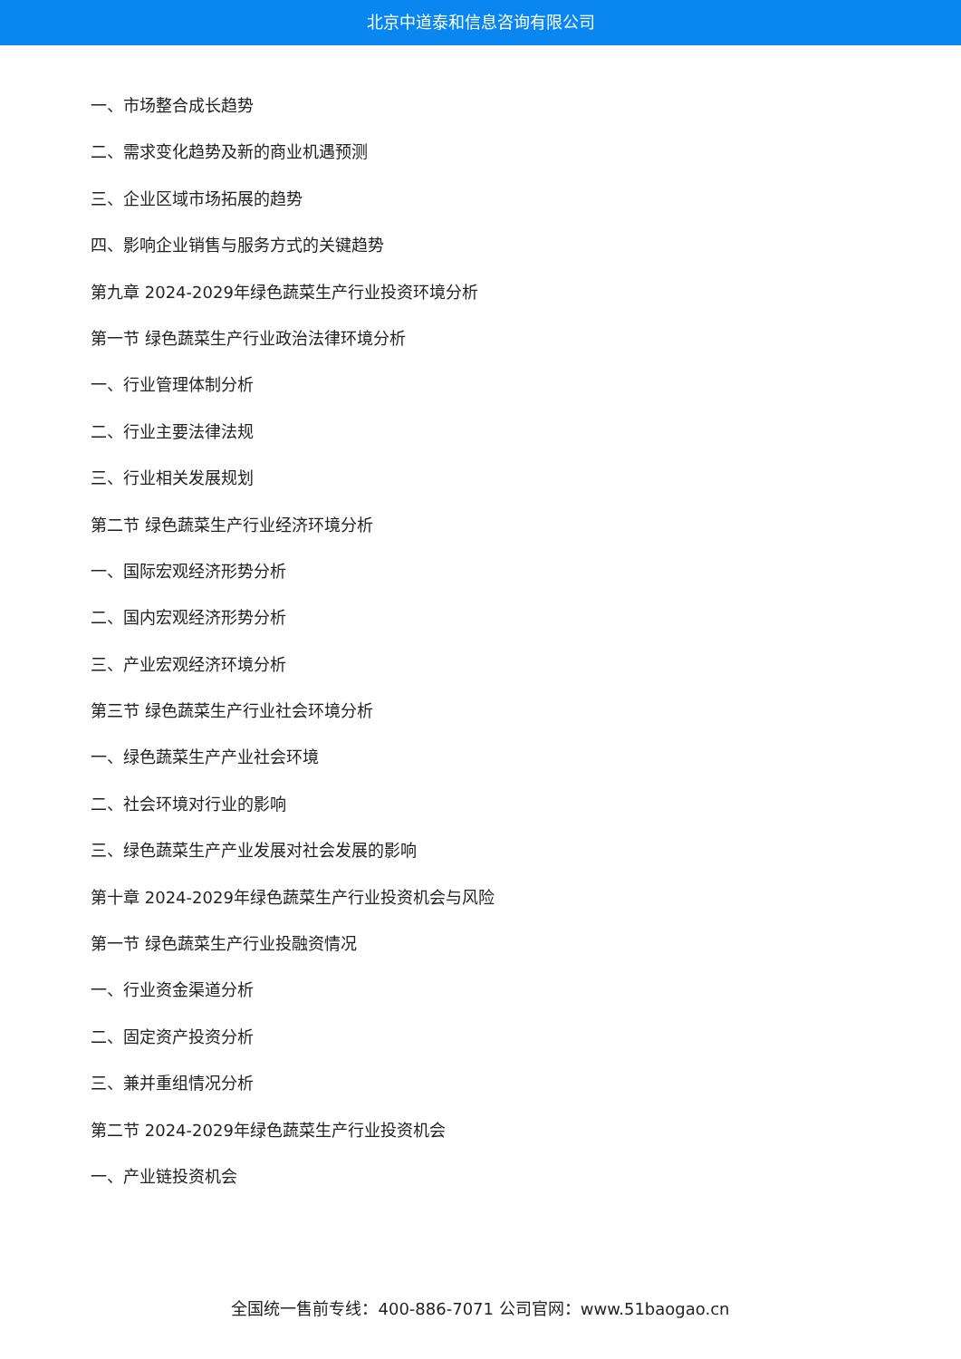北京中道泰和信息咨询有限公司
一、市场整合成长趋势
二、需求变化趋势及新的商业机遇预测
三、企业区域市场拓展的趋势
四、影响企业销售与服务方式的关键趋势
第九章 2024-2029年绿色蔬菜生产行业投资环境分析
第一节 绿色蔬菜生产行业政治法律环境分析
一、行业管理体制分析
二、行业主要法律法规
三、行业相关发展规划
第二节 绿色蔬菜生产行业经济环境分析
一、国际宏观经济形势分析
二、国内宏观经济形势分析
三、产业宏观经济环境分析
第三节 绿色蔬菜生产行业社会环境分析
一、绿色蔬菜生产产业社会环境
二、社会环境对行业的影响
三、绿色蔬菜生产产业发展对社会发展的影响
第十章 2024-2029年绿色蔬菜生产行业投资机会与风险
第一节 绿色蔬菜生产行业投融资情况
一、行业资金渠道分析
二、固定资产投资分析
三、兼并重组情况分析
第二节 2024-2029年绿色蔬菜生产行业投资机会
一、产业链投资机会
全国统一售前专线：400-886-7071 公司官网：www.51baogao.cn